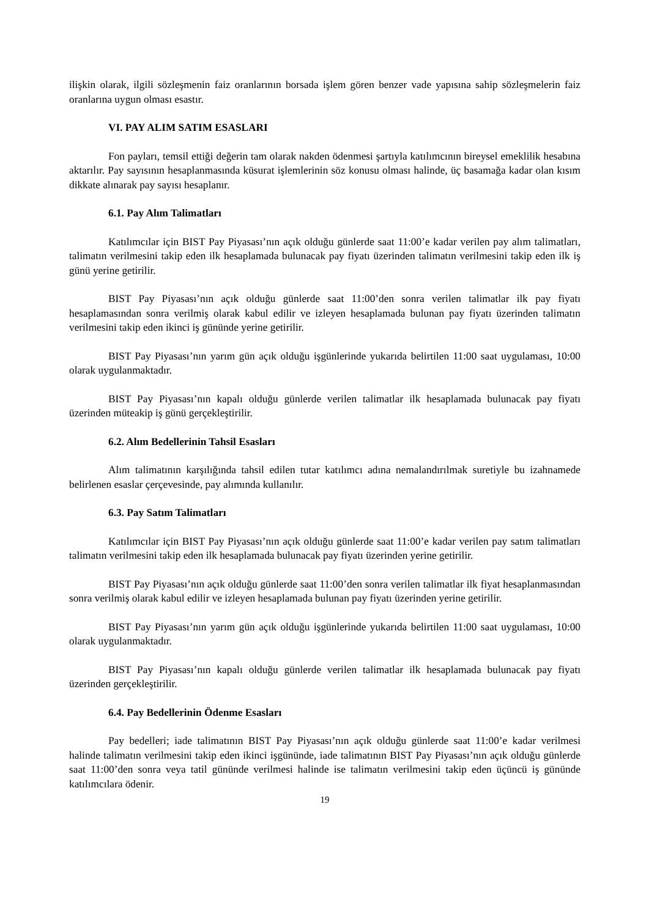ilişkin olarak, ilgili sözleşmenin faiz oranlarının borsada işlem gören benzer vade yapısına sahip sözleşmelerin faiz oranlarına uygun olması esastır.
VI. PAY ALIM SATIM ESASLARI
Fon payları, temsil ettiği değerin tam olarak nakden ödenmesi şartıyla katılımcının bireysel emeklilik hesabına aktarılır. Pay sayısının hesaplanmasında küsurat işlemlerinin söz konusu olması halinde, üç basamağa kadar olan kısım dikkate alınarak pay sayısı hesaplanır.
6.1. Pay Alım Talimatları
Katılımcılar için BIST Pay Piyasası’nın açık olduğu günlerde saat 11:00’e kadar verilen pay alım talimatları, talimatın verilmesini takip eden ilk hesaplamada bulunacak pay fiyatı üzerinden talimatın verilmesini takip eden ilk iş günü yerine getirilir.
BIST Pay Piyasası’nın açık olduğu günlerde saat 11:00’den sonra verilen talimatlar ilk pay fiyatı hesaplamasından sonra verilmiş olarak kabul edilir ve izleyen hesaplamada bulunan pay fiyatı üzerinden talimatın verilmesini takip eden ikinci iş gününde yerine getirilir.
BIST Pay Piyasası’nın yarım gün açık olduğu işgünlerinde yukarıda belirtilen 11:00 saat uygulaması, 10:00 olarak uygulanmaktadır.
BIST Pay Piyasası’nın kapalı olduğu günlerde verilen talimatlar ilk hesaplamada bulunacak pay fiyatı üzerinden müteakip iş günü gerçekleştirilir.
6.2. Alım Bedellerinin Tahsil Esasları
Alım talimatının karşılığında tahsil edilen tutar katılımcı adına nemalandırılmak suretiyle bu izahnamede belirlenen esaslar çerçevesinde, pay alımında kullanılır.
6.3. Pay Satım Talimatları
Katılımcılar için BIST Pay Piyasası’nın açık olduğu günlerde saat 11:00’e kadar verilen pay satım talimatları talimatın verilmesini takip eden ilk hesaplamada bulunacak pay fiyatı üzerinden yerine getirilir.
BIST Pay Piyasası’nın açık olduğu günlerde saat 11:00’den sonra verilen talimatlar ilk fiyat hesaplanmasından sonra verilmiş olarak kabul edilir ve izleyen hesaplamada bulunan pay fiyatı üzerinden yerine getirilir.
BIST Pay Piyasası’nın yarım gün açık olduğu işgünlerinde yukarıda belirtilen 11:00 saat uygulaması, 10:00 olarak uygulanmaktadır.
BIST Pay Piyasası’nın kapalı olduğu günlerde verilen talimatlar ilk hesaplamada bulunacak pay fiyatı üzerinden gerçekleştirilir.
6.4. Pay Bedellerinin Ödenme Esasları
Pay bedelleri; iade talimatının BIST Pay Piyasası’nın açık olduğu günlerde saat 11:00’e kadar verilmesi halinde talimatın verilmesini takip eden ikinci işgününde, iade talimatının BIST Pay Piyasası’nın açık olduğu günlerde saat 11:00’den sonra veya tatil gününde verilmesi halinde ise talimatın verilmesini takip eden üçüncü iş gününde katılımcılara ödenir.
19